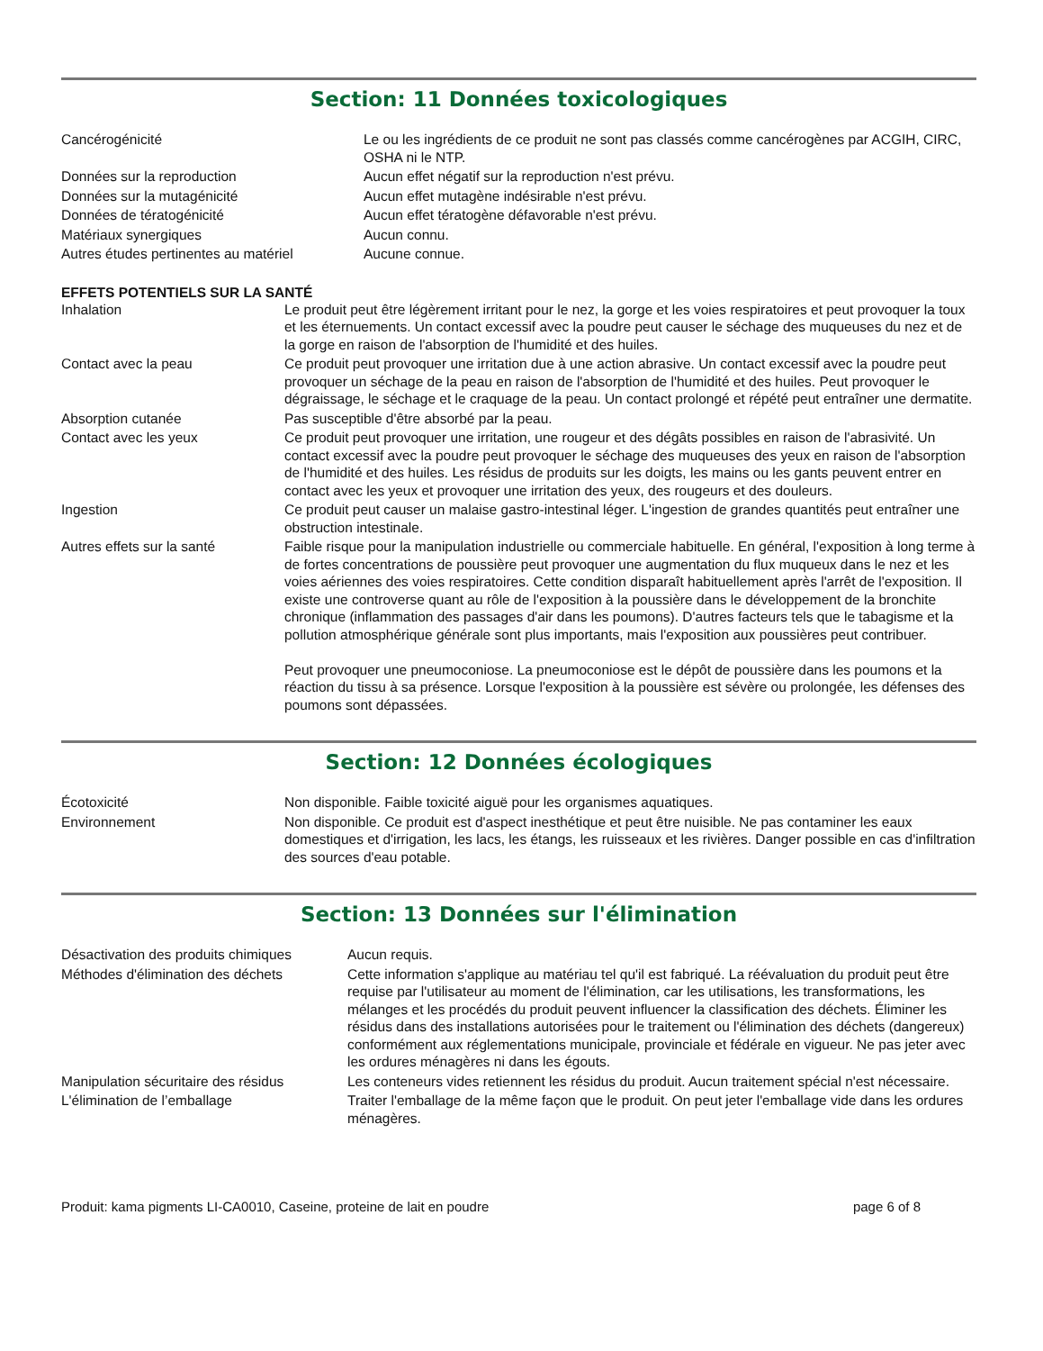Section: 11 Données toxicologiques
| Cancérogénicité | Le ou les ingrédients de ce produit ne sont pas classés comme cancérogènes par ACGIH, CIRC, OSHA ni le NTP. |
| Données sur la reproduction | Aucun effet négatif sur la reproduction n'est prévu. |
| Données sur la mutagénicité | Aucun effet mutagène indésirable n'est prévu. |
| Données de tératogénicité | Aucun effet tératogène défavorable n'est prévu. |
| Matériaux synergiques | Aucun connu. |
| Autres études pertinentes au matériel | Aucune connue. |
EFFETS POTENTIELS SUR LA SANTÉ
| Inhalation | Le produit peut être légèrement irritant pour le nez, la gorge et les voies respiratoires et peut provoquer la toux et les éternuements. Un contact excessif avec la poudre peut causer le séchage des muqueuses du nez et de la gorge en raison de l'absorption de l'humidité et des huiles. |
| Contact avec la peau | Ce produit peut provoquer une irritation due à une action abrasive. Un contact excessif avec la poudre peut provoquer un séchage de la peau en raison de l'absorption de l'humidité et des huiles. Peut provoquer le dégraissage, le séchage et le craquage de la peau. Un contact prolongé et répété peut entraîner une dermatite. |
| Absorption cutanée | Pas susceptible d'être absorbé par la peau. |
| Contact avec les yeux | Ce produit peut provoquer une irritation, une rougeur et des dégâts possibles en raison de l'abrasivité. Un contact excessif avec la poudre peut provoquer le séchage des muqueuses des yeux en raison de l'absorption de l'humidité et des huiles. Les résidus de produits sur les doigts, les mains ou les gants peuvent entrer en contact avec les yeux et provoquer une irritation des yeux, des rougeurs et des douleurs. |
| Ingestion | Ce produit peut causer un malaise gastro-intestinal léger. L'ingestion de grandes quantités peut entraîner une obstruction intestinale. |
| Autres effets sur la santé | Faible risque pour la manipulation industrielle ou commerciale habituelle. En général, l'exposition à long terme à de fortes concentrations de poussière peut provoquer une augmentation du flux muqueux dans le nez et les voies aériennes des voies respiratoires. Cette condition disparaît habituellement après l'arrêt de l'exposition. Il existe une controverse quant au rôle de l'exposition à la poussière dans le développement de la bronchite chronique (inflammation des passages d'air dans les poumons). D'autres facteurs tels que le tabagisme et la pollution atmosphérique générale sont plus importants, mais l'exposition aux poussières peut contribuer. Peut provoquer une pneumoconiose. La pneumoconiose est le dépôt de poussière dans les poumons et la réaction du tissu à sa présence. Lorsque l'exposition à la poussière est sévère ou prolongée, les défenses des poumons sont dépassées. |
Section: 12 Données écologiques
| Écotoxicité | Non disponible. Faible toxicité aiguë pour les organismes aquatiques. |
| Environnement | Non disponible. Ce produit est d'aspect inesthétique et peut être nuisible. Ne pas contaminer les eaux domestiques et d'irrigation, les lacs, les étangs, les ruisseaux et les rivières. Danger possible en cas d'infiltration des sources d'eau potable. |
Section: 13 Données sur l'élimination
| Désactivation des produits chimiques | Aucun requis. |
| Méthodes d'élimination des déchets | Cette information s'applique au matériau tel qu'il est fabriqué. La réévaluation du produit peut être requise par l'utilisateur au moment de l'élimination, car les utilisations, les transformations, les mélanges et les procédés du produit peuvent influencer la classification des déchets. Éliminer les résidus dans des installations autorisées pour le traitement ou l'élimination des déchets (dangereux) conformément aux réglementations municipale, provinciale et fédérale en vigueur. Ne pas jeter avec les ordures ménagères ni dans les égouts. |
| Manipulation sécuritaire des résidus | Les conteneurs vides retiennent les résidus du produit. Aucun traitement spécial n'est nécessaire. |
| L'élimination de l’emballage | Traiter l'emballage de la même façon que le produit. On peut jeter l'emballage vide dans les ordures ménagères. |
Produit: kama pigments LI-CA0010, Caseine, proteine de lait en poudre page 6 of 8